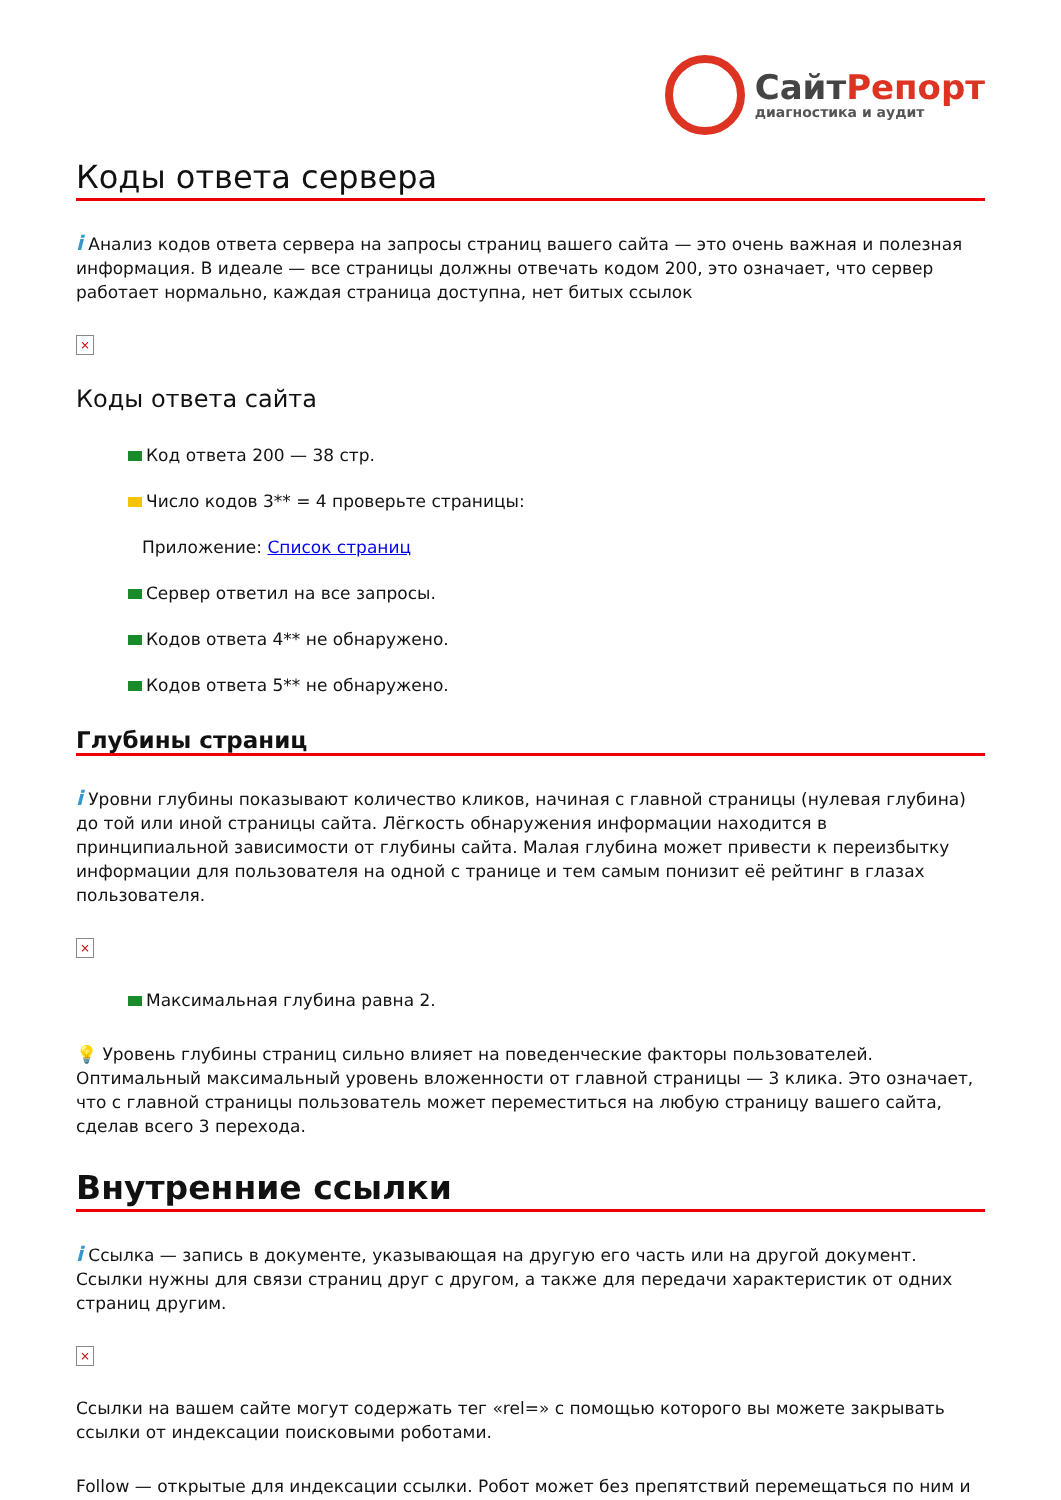СайтРепорт
диагностика и аудит
Коды ответа сервера
i Анализ кодов ответа сервера на запросы страниц вашего сайта — это очень важная и полезная информация. В идеале — все страницы должны отвечать кодом 200, это означает, что сервер работает нормально, каждая страница доступна, нет битых ссылок
×
Коды ответа сайта
Код ответа 200 — 38 стр.
Число кодов 3** = 4 проверьте страницы:
Приложение: Список страниц
Сервер ответил на все запросы.
Кодов ответа 4** не обнаружено.
Кодов ответа 5** не обнаружено.
Глубины страниц
i Уровни глубины показывают количество кликов, начиная с главной страницы (нулевая глубина) до той или иной страницы сайта. Лёгкость обнаружения информации находится в принципиальной зависимости от глубины сайта. Малая глубина может привести к переизбытку информации для пользователя на одной с транице и тем самым понизит её рейтинг в глазах пользователя.
×
Максимальная глубина равна 2.
💡 Уровень глубины страниц сильно влияет на поведенческие факторы пользователей. Оптимальный максимальный уровень вложенности от главной страницы — 3 клика. Это означает, что с главной страницы пользователь может переместиться на любую страницу вашего сайта, сделав всего 3 перехода.
Внутренние ссылки
i Ссылка — запись в документе, указывающая на другую его часть или на другой документ. Ссылки нужны для связи страниц друг с другом, а также для передачи характеристик от одних страниц другим.
×
Ссылки на вашем сайте могут содержать тег «rel=» с помощью которого вы можете закрывать ссылки от индексации поисковыми роботами.
Follow — открытые для индексации ссылки. Робот может без препятствий перемещаться по ним и